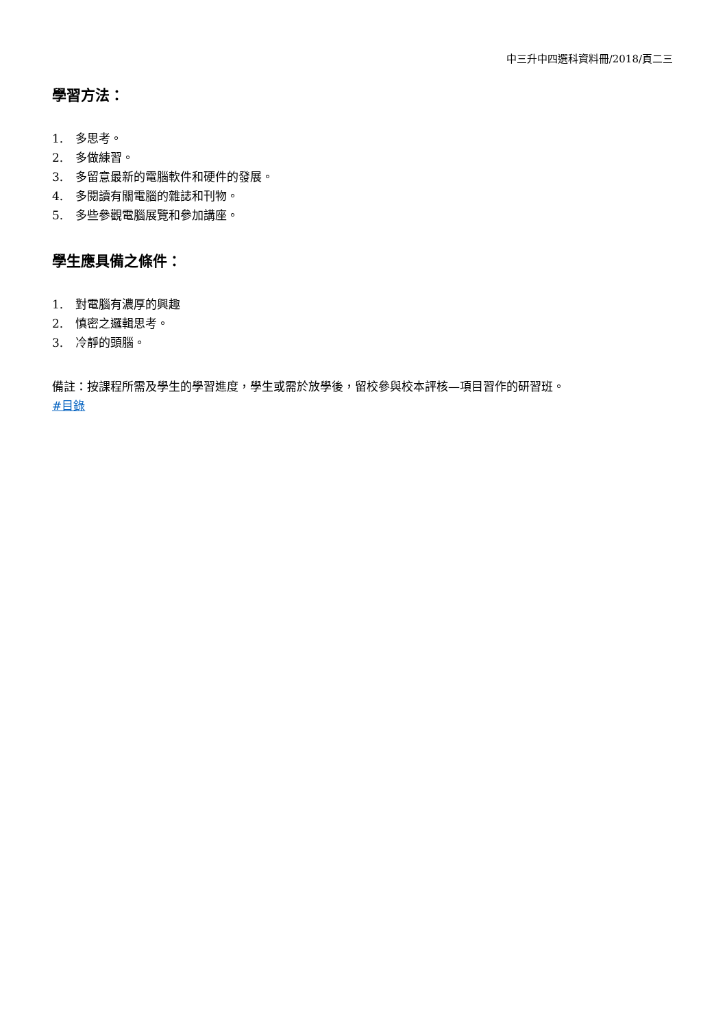中三升中四選科資料冊/2018/頁二三
學習方法：
1. 多思考。
2. 多做練習。
3. 多留意最新的電腦軟件和硬件的發展。
4. 多閱讀有關電腦的雜誌和刊物。
5. 多些參觀電腦展覽和參加講座。
學生應具備之條件：
1. 對電腦有濃厚的興趣
2. 慎密之邏輯思考。
3. 冷靜的頭腦。
備註：按課程所需及學生的學習進度，學生或需於放學後，留校參與校本評核—項目習作的研習班。
#目錄